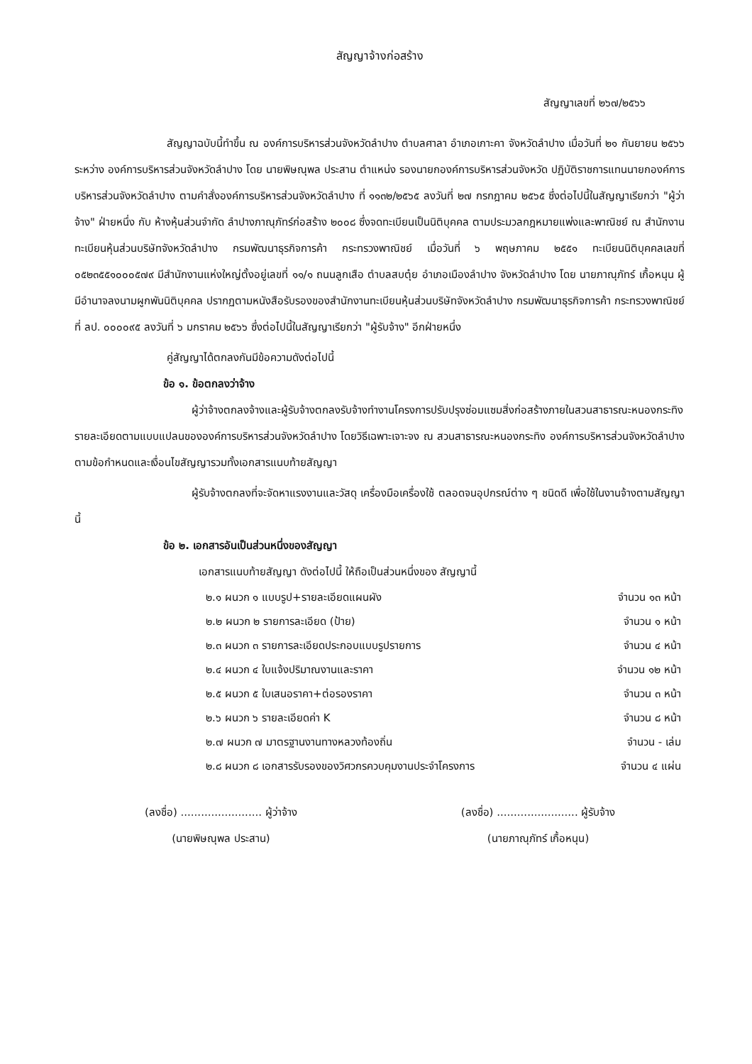สัญญาจ้างก่อสร้าง
สัญญาเลขที่ ๒๖๗/๒๕๖๖
สัญญาฉบับนี้ทำขึ้น ณ องค์การบริหารส่วนจังหวัดลำปาง ตำบลศาลา อำเภอเกาะคา จังหวัดลำปาง เมื่อวันที่ ๒๑ กันยายน ๒๕๖๖ ระหว่าง องค์การบริหารส่วนจังหวัดลำปาง โดย นายพิษณุพล ประสาน ตำแหน่ง รองนายกองค์การบริหารส่วนจังหวัด ปฏิบัติราชการแทนนายกองค์การบริหารส่วนจังหวัดลำปาง ตามคำสั่งองค์การบริหารส่วนจังหวัดลำปาง ที่ ๑๑๓๒/๒๕๖๕ ลงวันที่ ๒๗ กรกฎาคม ๒๕๖๕ ซึ่งต่อไปนี้ในสัญญาเรียกว่า "ผู้ว่าจ้าง" ฝ่ายหนึ่ง กับ ห้างหุ้นส่วนจำกัด ลำปางภาณุภัทร์ก่อสร้าง ๒๐๐๘ ซึ่งจดทะเบียนเป็นนิติบุคคล ตามประมวลกฎหมายแพ่งและพาณิชย์ ณ สำนักงานทะเบียนหุ้นส่วนบริษัทจังหวัดลำปาง กรมพัฒนาธุรกิจการค้า กระทรวงพาณิชย์ เมื่อวันที่ ๖ พฤษภาคม ๒๕๕๑ ทะเบียนนิติบุคคลเลขที่ ๐๕๒๓๕๕๑๐๐๐๕๗๙ มีสำนักงานแห่งใหญ่ตั้งอยู่เลขที่ ๑๑/๑ ถนนลูกเสือ ตำบลสบตุ๋ย อำเภอเมืองลำปาง จังหวัดลำปาง โดย นายภาณุภัทร์ เกื้อหนุน ผู้มีอำนาจลงนามผูกพันนิติบุคคล ปรากฏตามหนังสือรับรองของสำนักงานทะเบียนหุ้นส่วนบริษัทจังหวัดลำปาง กรมพัฒนาธุรกิจการค้า กระทรวงพาณิชย์ ที่ ลป. ๐๐๐๐๙๕ ลงวันที่ ๖ มกราคม ๒๕๖๖ ซึ่งต่อไปนี้ในสัญญาเรียกว่า "ผู้รับจ้าง" อีกฝ่ายหนึ่ง
คู่สัญญาได้ตกลงกันมีข้อความดังต่อไปนี้
ข้อ ๑. ข้อตกลงว่าจ้าง
ผู้ว่าจ้างตกลงจ้างและผู้รับจ้างตกลงรับจ้างทำงานโครงการปรับปรุงซ่อมแซมสิ่งก่อสร้างภายในสวนสาธารณะหนองกระทิง รายละเอียดตามแบบแปลนขององค์การบริหารส่วนจังหวัดลำปาง โดยวิธีเฉพาะเจาะจง ณ สวนสาธารณะหนองกระทิง องค์การบริหารส่วนจังหวัดลำปาง ตามข้อกำหนดและเงื่อนไขสัญญารวมทั้งเอกสารแนบท้ายสัญญา
ผู้รับจ้างตกลงที่จะจัดหาแรงงานและวัสดุ เครื่องมือเครื่องใช้ ตลอดจนอุปกรณ์ต่าง ๆ ชนิดดี เพื่อใช้ในงานจ้างตามสัญญานี้
ข้อ ๒. เอกสารอันเป็นส่วนหนึ่งของสัญญา
เอกสารแนบท้ายสัญญา ดังต่อไปนี้ ให้ถือเป็นส่วนหนึ่งของ สัญญานี้
| ๒.๑ ผนวก ๑ แบบรูป+รายละเอียดแผนผัง | จำนวน ๑๓ หน้า |
| ๒.๒ ผนวก ๒ รายการละเอียด (ป้าย) | จำนวน ๑ หน้า |
| ๒.๓ ผนวก ๓ รายการละเอียดประกอบแบบรูปรายการ | จำนวน ๔ หน้า |
| ๒.๔ ผนวก ๔ ใบแจ้งปริมาณงานและราคา | จำนวน ๑๒ หน้า |
| ๒.๕ ผนวก ๕ ใบเสนอราคา+ต่อรองราคา | จำนวน ๓ หน้า |
| ๒.๖ ผนวก ๖ รายละเอียดค่า K | จำนวน ๘ หน้า |
| ๒.๗ ผนวก ๗ มาตรฐานงานทางหลวงท้องถิ่น | จำนวน - เล่ม |
| ๒.๘ ผนวก ๘ เอกสารรับรองของวิศวกรควบคุมงานประจำโครงการ | จำนวน ๔ แผ่น |
(ลงชื่อ) ........................ ผู้ว่าจ้าง
(นายพิษณุพล ประสาน)
(ลงชื่อ) ........................ ผู้รับจ้าง
(นายภาณุภัทร์ เกื้อหนุน)